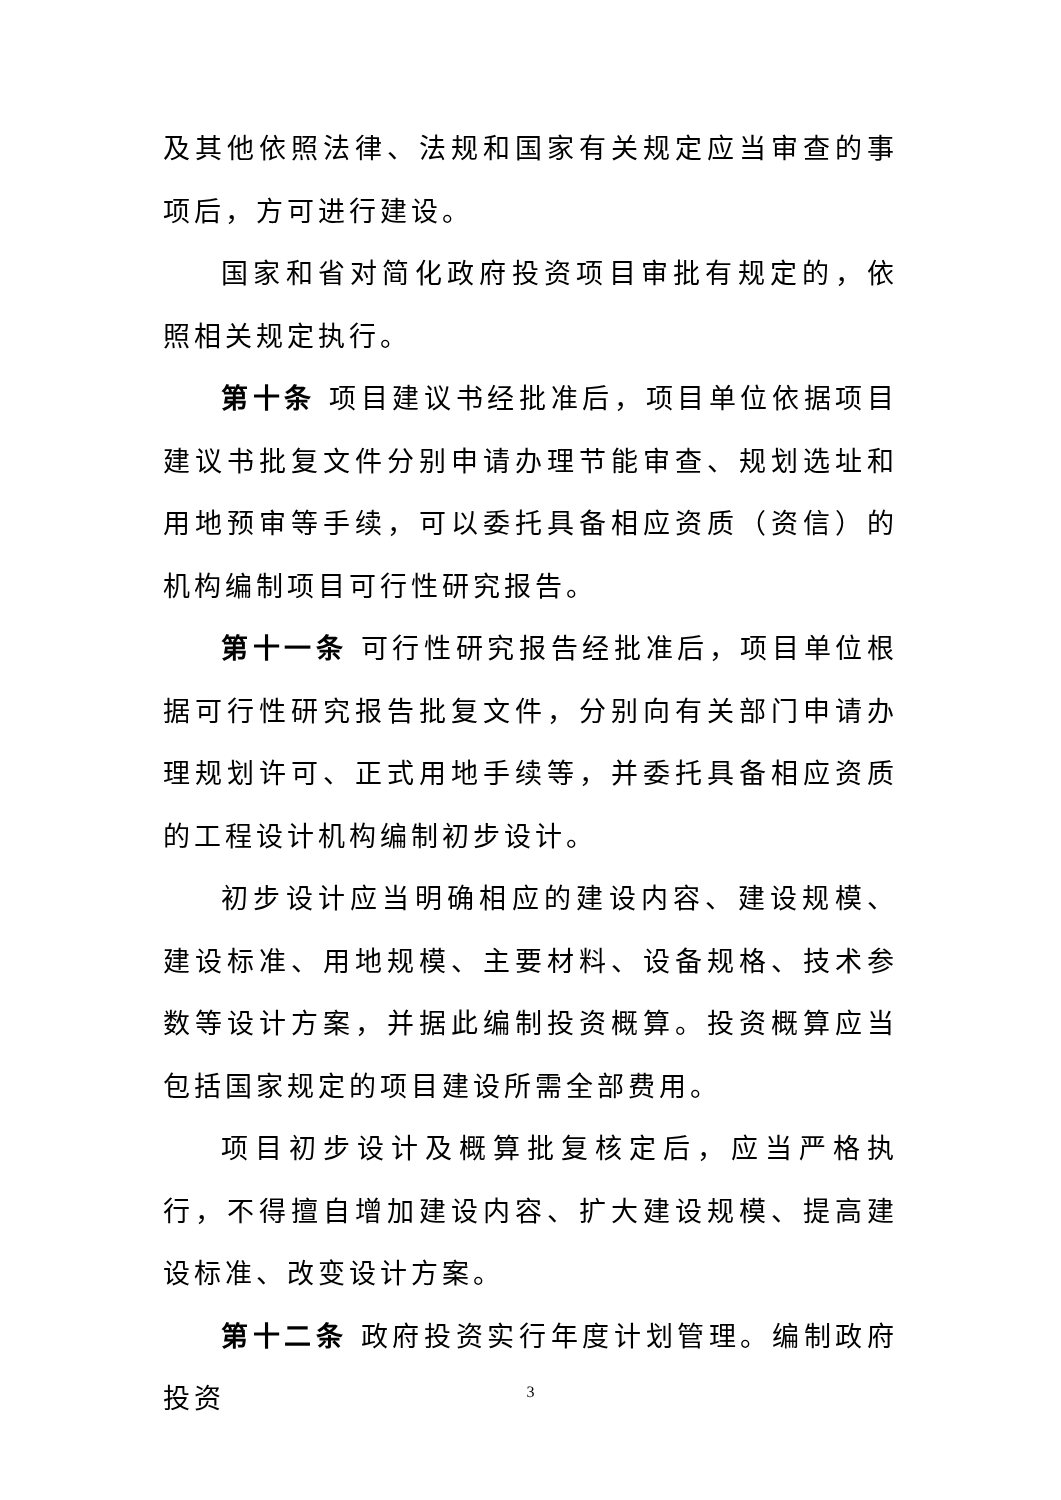及其他依照法律、法规和国家有关规定应当审查的事项后，方可进行建设。
国家和省对简化政府投资项目审批有规定的，依照相关规定执行。
第十条 项目建议书经批准后，项目单位依据项目建议书批复文件分别申请办理节能审查、规划选址和用地预审等手续，可以委托具备相应资质（资信）的机构编制项目可行性研究报告。
第十一条 可行性研究报告经批准后，项目单位根据可行性研究报告批复文件，分别向有关部门申请办理规划许可、正式用地手续等，并委托具备相应资质的工程设计机构编制初步设计。
初步设计应当明确相应的建设内容、建设规模、建设标准、用地规模、主要材料、设备规格、技术参数等设计方案，并据此编制投资概算。投资概算应当包括国家规定的项目建设所需全部费用。
项目初步设计及概算批复核定后，应当严格执行，不得擅自增加建设内容、扩大建设规模、提高建设标准、改变设计方案。
第十二条 政府投资实行年度计划管理。编制政府投资
3